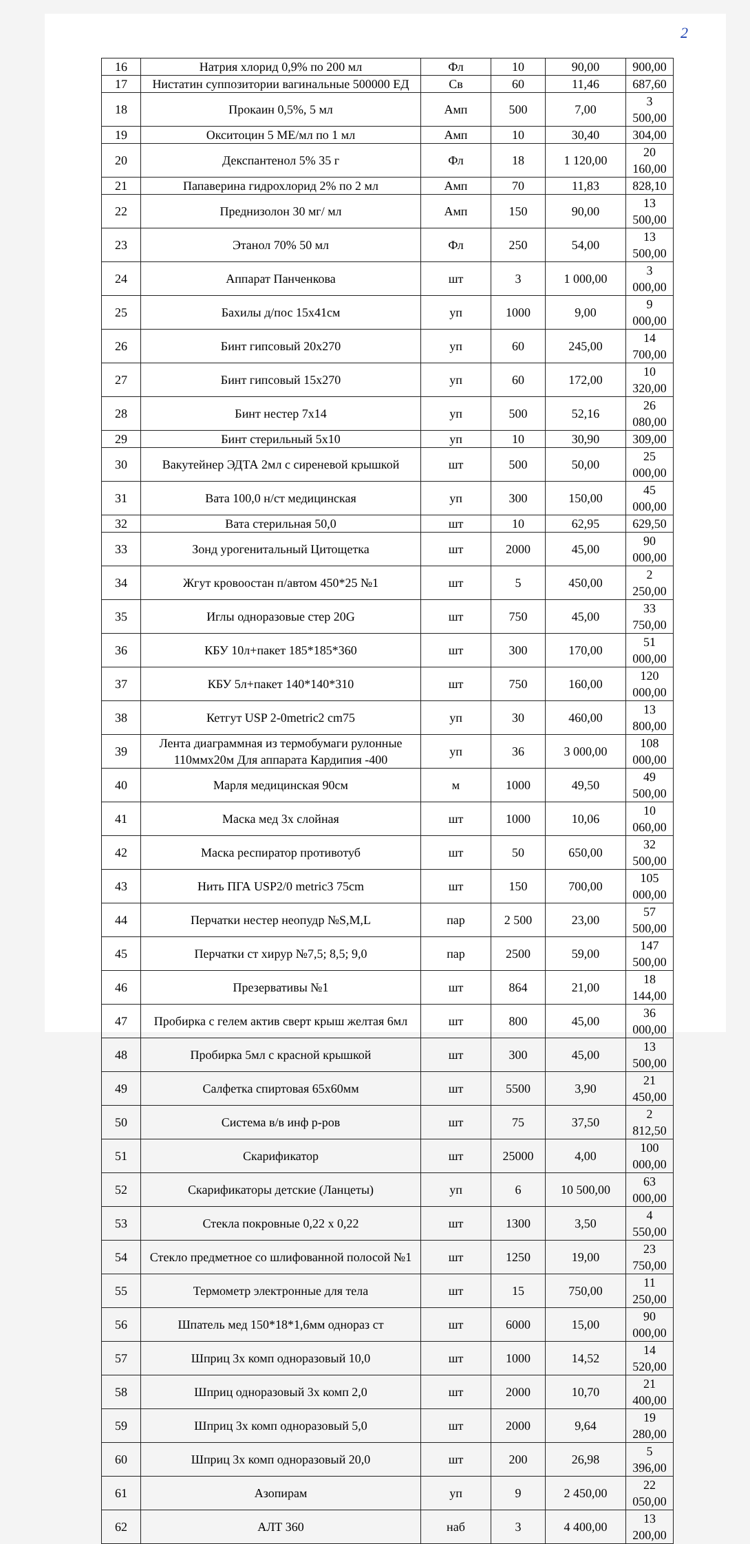2
| 16 | Натрия хлорид 0,9% по 200 мл | Фл | 10 | 90,00 | 900,00 |
| 17 | Нистатин суппозитории вагинальные 500000 ЕД | Св | 60 | 11,46 | 687,60 |
| 18 | Прокаин 0,5%, 5 мл | Амп | 500 | 7,00 | 3 500,00 |
| 19 | Окситоцин 5 МЕ/мл по 1 мл | Амп | 10 | 30,40 | 304,00 |
| 20 | Декспантенол 5% 35 г | Фл | 18 | 1 120,00 | 20 160,00 |
| 21 | Папаверина гидрохлорид 2% по 2 мл | Амп | 70 | 11,83 | 828,10 |
| 22 | Преднизолон 30 мг/ мл | Амп | 150 | 90,00 | 13 500,00 |
| 23 | Этанол 70% 50 мл | Фл | 250 | 54,00 | 13 500,00 |
| 24 | Аппарат Панченкова | шт | 3 | 1 000,00 | 3 000,00 |
| 25 | Бахилы д/пос 15х41см | уп | 1000 | 9,00 | 9 000,00 |
| 26 | Бинт гипсовый 20х270 | уп | 60 | 245,00 | 14 700,00 |
| 27 | Бинт гипсовый 15х270 | уп | 60 | 172,00 | 10 320,00 |
| 28 | Бинт нестер 7х14 | уп | 500 | 52,16 | 26 080,00 |
| 29 | Бинт стерильный 5х10 | уп | 10 | 30,90 | 309,00 |
| 30 | Вакутейнер ЭДТА 2мл с сиреневой крышкой | шт | 500 | 50,00 | 25 000,00 |
| 31 | Вата 100,0 н/ст медицинская | уп | 300 | 150,00 | 45 000,00 |
| 32 | Вата стерильная 50,0 | шт | 10 | 62,95 | 629,50 |
| 33 | Зонд урогенитальный Цитощетка | шт | 2000 | 45,00 | 90 000,00 |
| 34 | Жгут кровоостан п/автом 450*25 №1 | шт | 5 | 450,00 | 2 250,00 |
| 35 | Иглы одноразовые стер 20G | шт | 750 | 45,00 | 33 750,00 |
| 36 | КБУ 10л+пакет 185*185*360 | шт | 300 | 170,00 | 51 000,00 |
| 37 | КБУ 5л+пакет 140*140*310 | шт | 750 | 160,00 | 120 000,00 |
| 38 | Кетгут USP 2-0metric2 cm75 | уп | 30 | 460,00 | 13 800,00 |
| 39 | Лента диаграммная из термобумаги рулонные 110ммх20м Для аппарата Кардипия -400 | уп | 36 | 3 000,00 | 108 000,00 |
| 40 | Марля медицинская 90см | м | 1000 | 49,50 | 49 500,00 |
| 41 | Маска мед 3х слойная | шт | 1000 | 10,06 | 10 060,00 |
| 42 | Маска респиратор противотуб | шт | 50 | 650,00 | 32 500,00 |
| 43 | Нить ПГА USP2/0 metric3 75cm | шт | 150 | 700,00 | 105 000,00 |
| 44 | Перчатки нестер неопудр №S,M,L | пар | 2 500 | 23,00 | 57 500,00 |
| 45 | Перчатки ст хирур №7,5; 8,5; 9,0 | пар | 2500 | 59,00 | 147 500,00 |
| 46 | Презервативы №1 | шт | 864 | 21,00 | 18 144,00 |
| 47 | Пробирка с гелем актив сверт крыш желтая 6мл | шт | 800 | 45,00 | 36 000,00 |
| 48 | Пробирка 5мл с красной крышкой | шт | 300 | 45,00 | 13 500,00 |
| 49 | Салфетка спиртовая 65х60мм | шт | 5500 | 3,90 | 21 450,00 |
| 50 | Система в/в инф р-ров | шт | 75 | 37,50 | 2 812,50 |
| 51 | Скарификатор | шт | 25000 | 4,00 | 100 000,00 |
| 52 | Скарификаторы детские (Ланцеты) | уп | 6 | 10 500,00 | 63 000,00 |
| 53 | Стекла покровные 0,22 х 0,22 | шт | 1300 | 3,50 | 4 550,00 |
| 54 | Стекло предметное со шлифованной полосой №1 | шт | 1250 | 19,00 | 23 750,00 |
| 55 | Термометр электронные для тела | шт | 15 | 750,00 | 11 250,00 |
| 56 | Шпатель мед 150*18*1,6мм однораз ст | шт | 6000 | 15,00 | 90 000,00 |
| 57 | Шприц 3х комп одноразовый 10,0 | шт | 1000 | 14,52 | 14 520,00 |
| 58 | Шприц одноразовый 3х комп 2,0 | шт | 2000 | 10,70 | 21 400,00 |
| 59 | Шприц 3х комп одноразовый 5,0 | шт | 2000 | 9,64 | 19 280,00 |
| 60 | Шприц 3х комп одноразовый 20,0 | шт | 200 | 26,98 | 5 396,00 |
| 61 | Азопирам | уп | 9 | 2 450,00 | 22 050,00 |
| 62 | АЛТ 360 | наб | 3 | 4 400,00 | 13 200,00 |